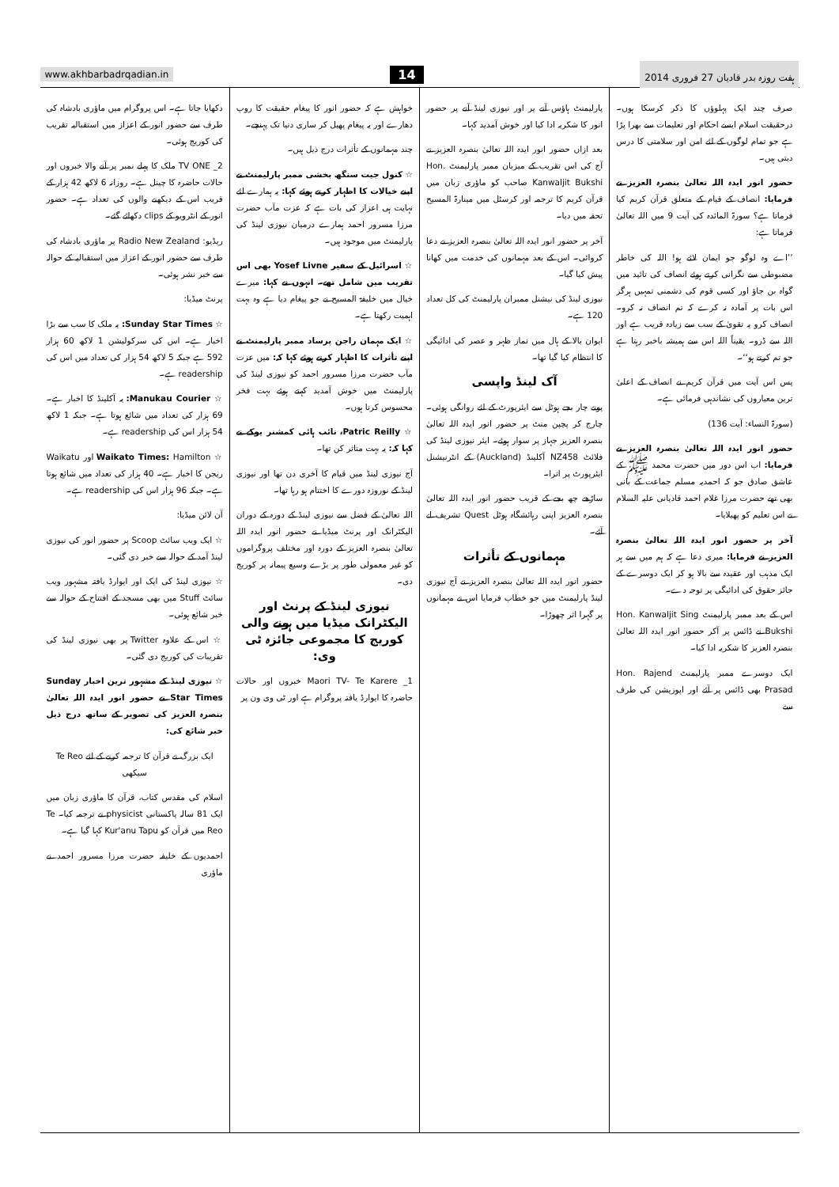www.akhbarbadrqadian.in 14 ہفت روزہ بدر قادیان 27 فروری 2014
صرف چند ایک پہلوؤں کا ذکر کرسکا ہوں۔ درحقیقت اسلام ایسے احکام اور تعلیمات سے بھرا پڑا ہے جو تمام لوگوں کے لئے امن اور سلامتی کا درس دیتی ہیں۔
حضور انور ایدہ اللہ تعالیٰ بنصرہ العزیز نے فرمایا: انصاف کے قیام کے متعلق قرآن کریم کیا فرماتا ہے؟ سورۃ المائدہ کی آیت 9 میں اللہ تعالیٰ فرماتا ہے:
’’اے وہ لوگو جو ایمان لائے ہو! اللہ کی خاطر مضبوطی سے نگرانی کرتے ہوئے انصاف کی تائید میں گواہ بن جاؤ اور کسی قوم کی دشمنی تمہیں ہرگز اس بات پر آمادہ نہ کرے کہ تم انصاف نہ کرو۔ انصاف کرو یہ تقویٰ کے سب سے زیادہ قریب ہے اور اللہ سے ڈرو۔ یقیناً اللہ اس سے ہمیشہ باخبر رہتا ہے جو تم کرتے ہو‘‘۔
پس اس آیت میں قرآن کریم نے انصاف کے اعلیٰ ترین معیاروں کی نشاندہی فرمائی ہے۔
(سورۃ النساء: آیت 136)
حضور انور ایدہ اللہ تعالیٰ بنصرہ العزیز نے فرمایا: اب اس دور میں حضرت محمد ﷺ کے عاشق صادق جو کہ احمدیہ مسلم جماعت کے بانی بھی تھے حضرت مرزا غلام احمد قادیانی علیہ السلام نے اس تعلیم کو پھیلایا۔
آخر پر حضور انور ایدہ اللہ تعالیٰ بنصرہ العزیز نے فرمایا: میری دعا ہے کہ ہم میں سے ہر ایک مذہب اور عقیدہ سے بالا ہو کر ایک دوسرے کے جائز حقوق کی ادائیگی پر توجہ دے۔
اس کے بعد ممبر پارلیمنٹ Hon. Kanwaljit Sing Bukshi نے ڈائس پر آکر حضور انور ایدہ اللہ تعالیٰ بنصرہ العزیز کا شکریہ ادا کیا۔
ایک دوسرے ممبر پارلیمنٹ Hon. Rajend Prasad بھی ڈائس پر آئے اور اپوزیشن کی طرف سے
پارلیمنٹ ہاؤس آنے پر اور نیوزی لینڈ آنے پر حضور انور کا شکریہ ادا کیا اور خوش آمدید کہا۔
بعد ازاں حضور انور ایدہ اللہ تعالیٰ بنصرہ العزیز نے آج کی اس تقریب کے میزبان ممبر پارلیمنٹ Hon. Kanwaljit Bukshi صاحب کو ماؤری زبان میں قرآن کریم کا ترجمہ اور کرسٹل میں مینارۃ المسیح تحفہ میں دیا۔
آخر پر حضور انور ایدہ اللہ تعالیٰ بنصرہ العزیز نے دعا کروائی۔ اس کے بعد مہمانوں کی خدمت میں کھانا پیش کیا گیا۔
نیوزی لینڈ کی نیشنل ممبران پارلیمنٹ کی کل تعداد 120 ہے۔
ایوان بالا کے ہال میں نماز ظہر و عصر کی ادائیگی کا انتظام کیا گیا تھا۔
آک لینڈ واپسی
پونے چار بجے ہوٹل سے ایئرپورٹ کے لئے روانگی ہوئی۔ چارج کر پچپن منٹ پر حضور انور ایدہ اللہ تعالیٰ بنصرہ العزیز جہاز پر سوار ہوئے۔ ایئر نیوزی لینڈ کی فلائٹ NZ458 آکلینڈ (Auckland) کے انٹرنیشنل ایئرپورٹ پر اترا۔
ساڑھے چھ بجے کے قریب حضور انور ایدہ اللہ تعالیٰ بنصرہ العزیز اپنی رہائشگاہ ہوٹل Quest تشریف لے آئے۔
مہمانوں کے تأثرات
حضور انور ایدہ اللہ تعالیٰ بنصرہ العزیز نے آج نیوزی لینڈ پارلیمنٹ میں جو خطاب فرمایا اس نے مہمانوں پر گہرا اثر چھوڑا۔
خواہش ہے کہ حضور انور کا پیغام حقیقت کا روپ دھارے اور یہ پیغام پھیل کر ساری دنیا تک پہنچے۔
چند مہمانوں کے تأثرات درج ذیل ہیں۔
☆ کنول جیت سنگھ بخشی ممبر پارلیمنٹ نے اپنے خیالات کا اظہار کرتے ہوئے کہا: یہ ہمارے لئے نہایت ہی اعزاز کی بات ہے کہ عزت مآب حضرت مرزا مسرور احمد ہمارے درمیان نیوزی لینڈ کی پارلیمنٹ میں موجود ہیں۔
☆ اسرائیل کے سفیر Yosef Livne بھی اس تقریب میں شامل تھے۔ انہوں نے کہا: میرے خیال میں خلیفۃ المسیح نے جو پیغام دیا ہے وہ بہت اہمیت رکھتا ہے۔
☆ ایک مہمان راجن پرساد ممبر پارلیمنٹ نے اپنے تأثرات کا اظہار کرتے ہوئے کہا کہ: میں عزت مآب حضرت مرزا مسرور احمد کو نیوزی لینڈ کی پارلیمنٹ میں خوش آمدید کہتے ہوئے بہت فخر محسوس کرتا ہوں۔
☆ Patric Reilly، نائب ہائی کمشنر یوکے نے کہا کہ: یہ بہت متاثر کن تھا۔
آج نیوزی لینڈ میں قیام کا آخری دن تھا اور نیوزی لینڈ کے نوروزہ دورے کا اختتام ہو رہا تھا۔
اللہ تعالیٰ کے فضل سے نیوزی لینڈ کے دورہ کے دوران الیکٹرانک اور پرنٹ میڈیا نے حضور انور ایدہ اللہ تعالیٰ بنصرہ العزیز کے دورہ اور مختلف پروگراموں کو غیر معمولی طور پر بڑے وسیع پیمانہ پر کوریج دی۔
نیوزی لینڈ کے پرنٹ اور الیکٹرانک میڈیا میں ہونے والی کوریج کا مجموعی جائزہ ٹی وی:
1_ Maori TV- Te Karere خبروں اور حالات حاضرہ کا ایوارڈ یافتہ پروگرام ہے اور ٹی وی ون پر
دکھایا جاتا ہے۔ اس پروگرام میں ماؤری بادشاہ کی طرف سے حضور انور کے اعزاز میں استقبالیہ تقریب کی کوریج ہوئی۔
2_ TV ONE ملک کا پہلے نمبر پر آنے والا خبروں اور حالات حاضرہ کا چینل ہے۔ روزانہ 6 لاکھ 42 ہزار کے قریب اس کے دیکھنے والوں کی تعداد ہے۔ حضور انور کے انٹرویو کے clips دکھائے گئے۔
ریڈیو: Radio New Zealand پر ماؤری بادشاہ کی طرف سے حضور انور کے اعزاز میں استقبالیہ کے حوالہ سے خبر نشر ہوئی۔
پرنٹ میڈیا:
☆ Sunday Star Times: یہ ملک کا سب سے بڑا اخبار ہے۔ اس کی سرکولیشن 1 لاکھ 60 ہزار 592 ہے جبکہ 5 لاکھ 54 ہزار کی تعداد میں اس کی readership ہے۔
☆ Manukau Courier: یہ آکلینڈ کا اخبار ہے۔ 69 ہزار کی تعداد میں شائع ہوتا ہے۔ جبکہ 1 لاکھ 54 ہزار اس کی readership ہے۔
☆ Waikato Times: Hamilton اور Waikatu ریجن کا اخبار ہے۔ 40 ہزار کی تعداد میں شائع ہوتا ہے۔ جبکہ 96 ہزار اس کی readership ہے۔
آن لائن میڈیا:
☆ ایک ویب سائٹ Scoop پر حضور انور کی نیوزی لینڈ آمد کے حوالہ سے خبر دی گئی۔
☆ نیوزی لینڈ کی ایک اور ایوارڈ یافتہ مشہور ویب سائٹ Stuff میں بھی مسجد کے افتتاح کے حوالہ سے خبر شائع ہوئی۔
☆ اس کے علاوہ Twitter پر بھی نیوزی لینڈ کی تقریبات کی کوریج دی گئی۔
☆ نیوزی لینڈ کے مشہور ترین اخبار Sunday Star Times نے حضور انور ایدہ اللہ تعالیٰ بنصرہ العزیز کی تصویر کے ساتھ درج ذیل خبر شائع کی:
ایک بزرگ نے قرآن کا ترجمہ کرنے کے لئے Te Reo سیکھی
اسلام کی مقدس کتاب، قرآن کا ماؤری زبان میں ایک 81 سالہ پاکستانی physicist نے ترجمہ کیا۔ Te Reo میں قرآن کو Kur'anu Tapu کہا گیا ہے۔
احمدیوں کے خلیفہ حضرت مرزا مسرور احمد نے ماؤری